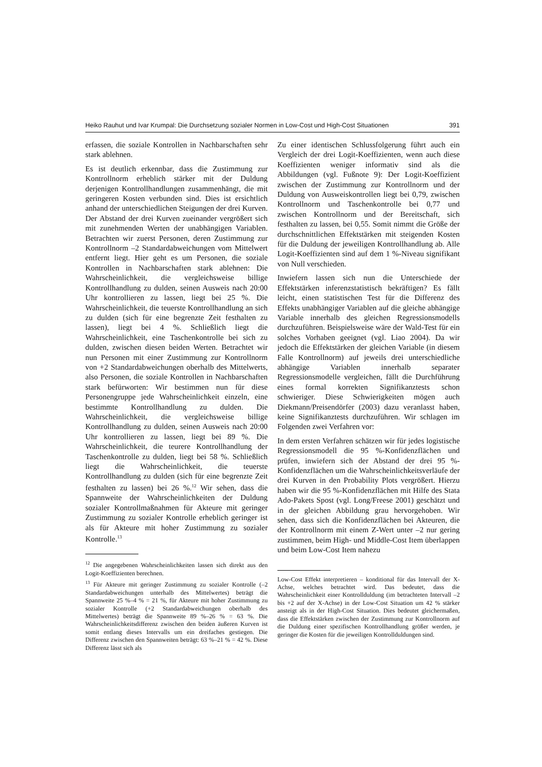Heiko Rauhut und Ivar Krumpal: Die Durchsetzung sozialer Normen in Low-Cost und High-Cost Situationen 391
erfassen, die soziale Kontrollen in Nachbarschaften sehr stark ablehnen.
Es ist deutlich erkennbar, dass die Zustimmung zur Kontrollnorm erheblich stärker mit der Duldung derjenigen Kontrollhandlungen zusammenhängt, die mit geringeren Kosten verbunden sind. Dies ist ersichtlich anhand der unterschiedlichen Steigungen der drei Kurven. Der Abstand der drei Kurven zueinander vergrößert sich mit zunehmenden Werten der unabhängigen Variablen. Betrachten wir zuerst Personen, deren Zustimmung zur Kontrollnorm –2 Standardabweichungen vom Mittelwert entfernt liegt. Hier geht es um Personen, die soziale Kontrollen in Nachbarschaften stark ablehnen: Die Wahrscheinlichkeit, die vergleichsweise billige Kontrollhandlung zu dulden, seinen Ausweis nach 20:00 Uhr kontrollieren zu lassen, liegt bei 25 %. Die Wahrscheinlichkeit, die teuerste Kontrollhandlung an sich zu dulden (sich für eine begrenzte Zeit festhalten zu lassen), liegt bei 4 %. Schließlich liegt die Wahrscheinlichkeit, eine Taschenkontrolle bei sich zu dulden, zwischen diesen beiden Werten. Betrachtet wir nun Personen mit einer Zustimmung zur Kontrollnorm von +2 Standardabweichungen oberhalb des Mittelwerts, also Personen, die soziale Kontrollen in Nachbarschaften stark befürworten: Wir bestimmen nun für diese Personengruppe jede Wahrscheinlichkeit einzeln, eine bestimmte Kontrollhandlung zu dulden. Die Wahrscheinlichkeit, die vergleichsweise billige Kontrollhandlung zu dulden, seinen Ausweis nach 20:00 Uhr kontrollieren zu lassen, liegt bei 89 %. Die Wahrscheinlichkeit, die teurere Kontrollhandlung der Taschenkontrolle zu dulden, liegt bei 58 %. Schließlich liegt die Wahrscheinlichkeit, die teuerste Kontrollhandlung zu dulden (sich für eine begrenzte Zeit festhalten zu lassen) bei 26 %.<sup>12</sup> Wir sehen, dass die Spannweite der Wahrscheinlichkeiten der Duldung sozialer Kontrollmaßnahmen für Akteure mit geringer Zustimmung zu sozialer Kontrolle erheblich geringer ist als für Akteure mit hoher Zustimmung zu sozialer Kontrolle.<sup>13</sup>
<sup>12</sup> Die angegebenen Wahrscheinlichkeiten lassen sich direkt aus den Logit-Koeffizienten berechnen.
<sup>13</sup> Für Akteure mit geringer Zustimmung zu sozialer Kontrolle (–2 Standardabweichungen unterhalb des Mittelwertes) beträgt die Spannweite 25 %–4 % = 21 %, für Akteure mit hoher Zustimmung zu sozialer Kontrolle (+2 Standardabweichungen oberhalb des Mittelwertes) beträgt die Spannweite 89 %–26 % = 63 %. Die Wahrscheinlichkeitsdifferenz zwischen den beiden äußeren Kurven ist somit entlang dieses Intervalls um ein dreifaches gestiegen. Die Differenz zwischen den Spannweiten beträgt: 63 %–21 % = 42 %. Diese Differenz lässt sich als
Zu einer identischen Schlussfolgerung führt auch ein Vergleich der drei Logit-Koeffizienten, wenn auch diese Koeffizienten weniger informativ sind als die Abbildungen (vgl. Fußnote 9): Der Logit-Koeffizient zwischen der Zustimmung zur Kontrollnorm und der Duldung von Ausweiskontrollen liegt bei 0,79, zwischen Kontrollnorm und Taschenkontrolle bei 0,77 und zwischen Kontrollnorm und der Bereitschaft, sich festhalten zu lassen, bei 0,55. Somit nimmt die Größe der durchschnittlichen Effektstärken mit steigenden Kosten für die Duldung der jeweiligen Kontrollhandlung ab. Alle Logit-Koeffizienten sind auf dem 1 %-Niveau signifikant von Null verschieden.
Inwiefern lassen sich nun die Unterschiede der Effektstärken inferenzstatistisch bekräftigen? Es fällt leicht, einen statistischen Test für die Differenz des Effekts unabhängiger Variablen auf die gleiche abhängige Variable innerhalb des gleichen Regressionsmodells durchzuführen. Beispielsweise wäre der Wald-Test für ein solches Vorhaben geeignet (vgl. Liao 2004). Da wir jedoch die Effektstärken der gleichen Variable (in diesem Falle Kontrollnorm) auf jeweils drei unterschiedliche abhängige Variablen innerhalb separater Regressionsmodelle vergleichen, fällt die Durchführung eines formal korrekten Signifikanztests schon schwieriger. Diese Schwierigkeiten mögen auch Diekmann/Preisendörfer (2003) dazu veranlasst haben, keine Signifikanztests durchzuführen. Wir schlagen im Folgenden zwei Verfahren vor:
In dem ersten Verfahren schätzen wir für jedes logistische Regressionsmodell die 95 %-Konfidenzflächen und prüfen, inwiefern sich der Abstand der drei 95 %-Konfidenzflächen um die Wahrscheinlichkeitsverläufe der drei Kurven in den Probability Plots vergrößert. Hierzu haben wir die 95 %-Konfidenzflächen mit Hilfe des Stata Ado-Pakets Spost (vgl. Long/Freese 2001) geschätzt und in der gleichen Abbildung grau hervorgehoben. Wir sehen, dass sich die Konfidenzflächen bei Akteuren, die der Kontrollnorm mit einem Z-Wert unter –2 nur gering zustimmen, beim High- und Middle-Cost Item überlappen und beim Low-Cost Item nahezu
Low-Cost Effekt interpretieren – konditional für das Intervall der X-Achse, welches betrachtet wird. Das bedeutet, dass die Wahrscheinlichkeit einer Kontrollduldung (im betrachteten Intervall –2 bis +2 auf der X-Achse) in der Low-Cost Situation um 42 % stärker ansteigt als in der High-Cost Situation. Dies bedeutet gleichermaßen, dass die Effektstärken zwischen der Zustimmung zur Kontrollnorm auf die Duldung einer spezifischen Kontrollhandlung größer werden, je geringer die Kosten für die jeweiligen Kontrollduldungen sind.